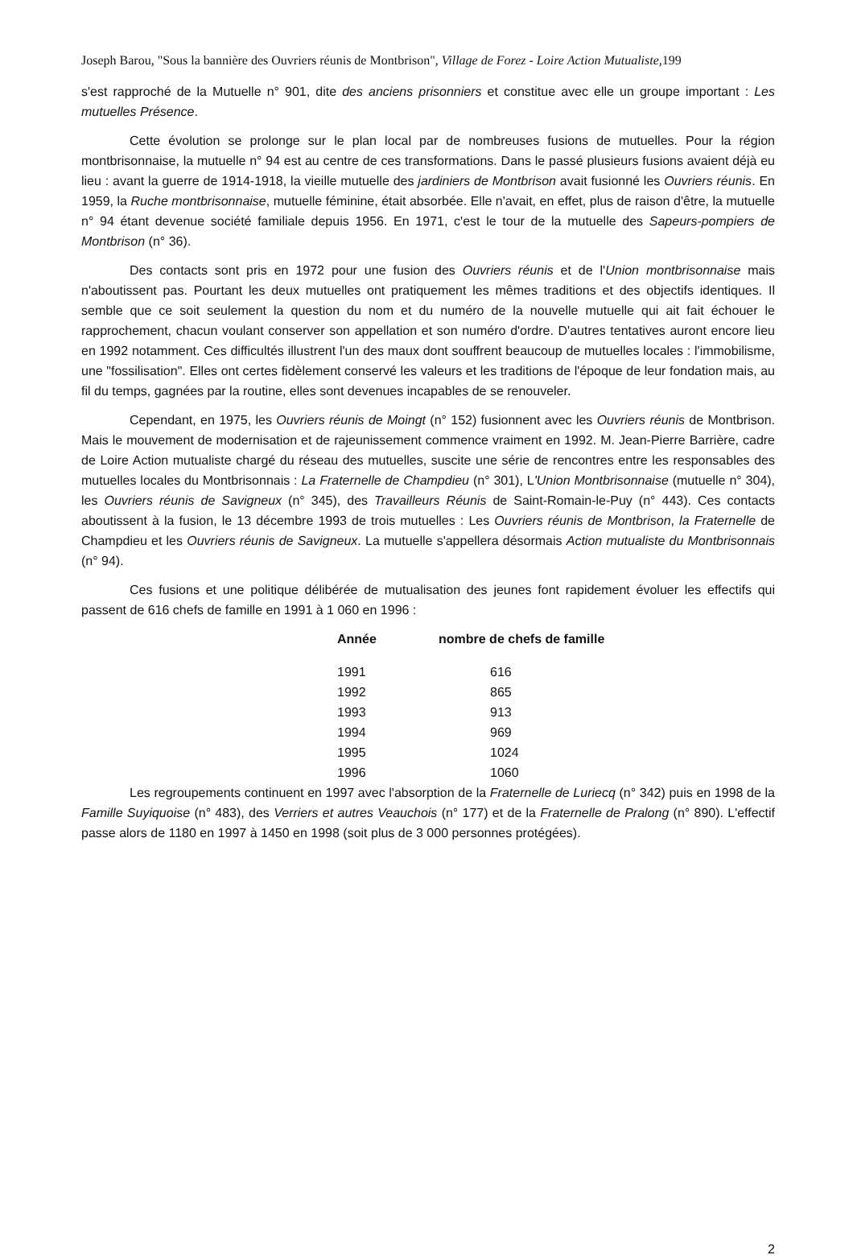Joseph Barou, "Sous la bannière des Ouvriers réunis de Montbrison", Village de Forez - Loire Action Mutualiste, 199
s'est rapproché de la Mutuelle n° 901, dite des anciens prisonniers et constitue avec elle un groupe important : Les mutuelles Présence.
Cette évolution se prolonge sur le plan local par de nombreuses fusions de mutuelles. Pour la région montbrisonnaise, la mutuelle n° 94 est au centre de ces transformations. Dans le passé plusieurs fusions avaient déjà eu lieu : avant la guerre de 1914-1918, la vieille mutuelle des jardiniers de Montbrison avait fusionné les Ouvriers réunis. En 1959, la Ruche montbrisonnaise, mutuelle féminine, était absorbée. Elle n'avait, en effet, plus de raison d'être, la mutuelle n° 94 étant devenue société familiale depuis 1956. En 1971, c'est le tour de la mutuelle des Sapeurs-pompiers de Montbrison (n° 36).
Des contacts sont pris en 1972 pour une fusion des Ouvriers réunis et de l'Union montbrisonnaise mais n'aboutissent pas. Pourtant les deux mutuelles ont pratiquement les mêmes traditions et des objectifs identiques. Il semble que ce soit seulement la question du nom et du numéro de la nouvelle mutuelle qui ait fait échouer le rapprochement, chacun voulant conserver son appellation et son numéro d'ordre. D'autres tentatives auront encore lieu en 1992 notamment. Ces difficultés illustrent l'un des maux dont souffrent beaucoup de mutuelles locales : l'immobilisme, une "fossilisation". Elles ont certes fidèlement conservé les valeurs et les traditions de l'époque de leur fondation mais, au fil du temps, gagnées par la routine, elles sont devenues incapables de se renouveler.
Cependant, en 1975, les Ouvriers réunis de Moingt (n° 152) fusionnent avec les Ouvriers réunis de Montbrison. Mais le mouvement de modernisation et de rajeunissement commence vraiment en 1992. M. Jean-Pierre Barrière, cadre de Loire Action mutualiste chargé du réseau des mutuelles, suscite une série de rencontres entre les responsables des mutuelles locales du Montbrisonnais : La Fraternelle de Champdieu (n° 301), L'Union Montbrisonnaise (mutuelle n° 304), les Ouvriers réunis de Savigneux (n° 345), des Travailleurs Réunis de Saint-Romain-le-Puy (n° 443). Ces contacts aboutissent à la fusion, le 13 décembre 1993 de trois mutuelles : Les Ouvriers réunis de Montbrison, la Fraternelle de Champdieu et les Ouvriers réunis de Savigneux. La mutuelle s'appellera désormais Action mutualiste du Montbrisonnais (n° 94).
Ces fusions et une politique délibérée de mutualisation des jeunes font rapidement évoluer les effectifs qui passent de 616 chefs de famille en 1991 à 1 060 en 1996 :
| Année | nombre de chefs de famille |
| --- | --- |
| 1991 | 616 |
| 1992 | 865 |
| 1993 | 913 |
| 1994 | 969 |
| 1995 | 1024 |
| 1996 | 1060 |
Les regroupements continuent en 1997 avec l'absorption de la Fraternelle de Luriecq (n° 342) puis en 1998 de la Famille Suyiquoise (n° 483), des Verriers et autres Veauchois (n° 177) et de la Fraternelle de Pralong (n° 890). L'effectif passe alors de 1180 en 1997 à 1450 en 1998 (soit plus de 3 000 personnes protégées).
2